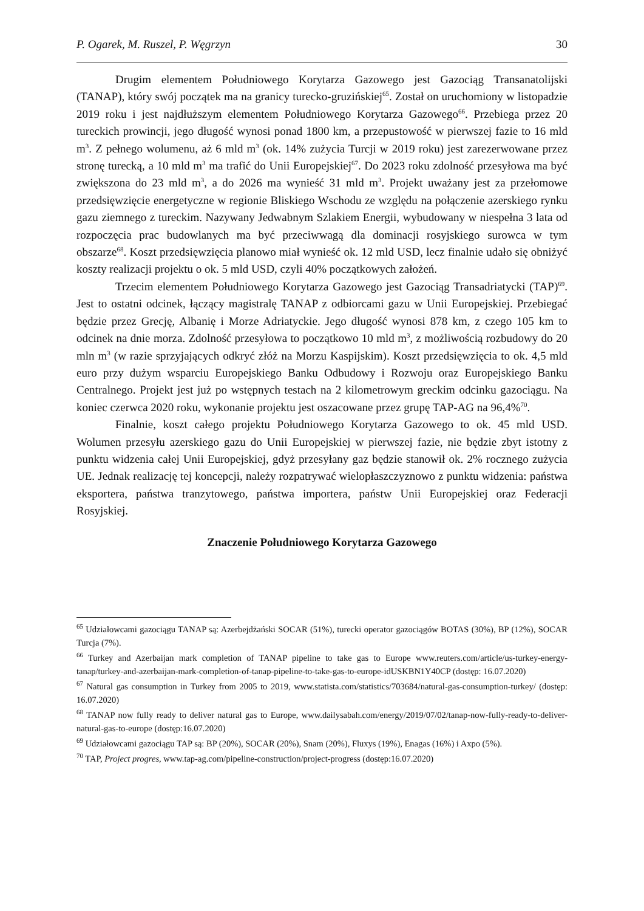P. Ogarek, M. Ruszel, P. Węgrzyn 30
Drugim elementem Południowego Korytarza Gazowego jest Gazociąg Transanatolijski (TANAP), który swój początek ma na granicy turecko-gruzińskiej<sup>65</sup>. Został on uruchomiony w listopadzie 2019 roku i jest najdłuższym elementem Południowego Korytarza Gazowego<sup>66</sup>. Przebiega przez 20 tureckich prowincji, jego długość wynosi ponad 1800 km, a przepustowość w pierwszej fazie to 16 mld m<sup>3</sup>. Z pełnego wolumenu, aż 6 mld m<sup>3</sup> (ok. 14% zużycia Turcji w 2019 roku) jest zarezerwowane przez stronę turecką, a 10 mld m<sup>3</sup> ma trafić do Unii Europejskiej<sup>67</sup>. Do 2023 roku zdolność przesyłowa ma być zwiększona do 23 mld m<sup>3</sup>, a do 2026 ma wynieść 31 mld m<sup>3</sup>. Projekt uważany jest za przełomowe przedsięwzięcie energetyczne w regionie Bliskiego Wschodu ze względu na połączenie azerskiego rynku gazu ziemnego z tureckim. Nazywany Jedwabnym Szlakiem Energii, wybudowany w niespełna 3 lata od rozpoczęcia prac budowlanych ma być przeciwwagą dla dominacji rosyjskiego surowca w tym obszarze<sup>68</sup>. Koszt przedsięwzięcia planowo miał wynieść ok. 12 mld USD, lecz finalnie udało się obniżyć koszty realizacji projektu o ok. 5 mld USD, czyli 40% początkowych założeń.
Trzecim elementem Południowego Korytarza Gazowego jest Gazociąg Transadriatycki (TAP)<sup>69</sup>. Jest to ostatni odcinek, łączący magistralę TANAP z odbiorcami gazu w Unii Europejskiej. Przebiegać będzie przez Grecję, Albanię i Morze Adriatyckie. Jego długość wynosi 878 km, z czego 105 km to odcinek na dnie morza. Zdolność przesyłowa to początkowo 10 mld m<sup>3</sup>, z możliwością rozbudowy do 20 mln m<sup>3</sup> (w razie sprzyjających odkryć złóż na Morzu Kaspijskim). Koszt przedsięwzięcia to ok. 4,5 mld euro przy dużym wsparciu Europejskiego Banku Odbudowy i Rozwoju oraz Europejskiego Banku Centralnego. Projekt jest już po wstępnych testach na 2 kilometrowym greckim odcinku gazociągu. Na koniec czerwca 2020 roku, wykonanie projektu jest oszacowane przez grupę TAP-AG na 96,4%<sup>70</sup>.
Finalnie, koszt całego projektu Południowego Korytarza Gazowego to ok. 45 mld USD. Wolumen przesyłu azerskiego gazu do Unii Europejskiej w pierwszej fazie, nie będzie zbyt istotny z punktu widzenia całej Unii Europejskiej, gdyż przesyłany gaz będzie stanowił ok. 2% rocznego zużycia UE. Jednak realizację tej koncepcji, należy rozpatrywać wielopłaszczyznowo z punktu widzenia: państwa eksportera, państwa tranzytowego, państwa importera, państw Unii Europejskiej oraz Federacji Rosyjskiej.
Znaczenie Południowego Korytarza Gazowego
<sup>65</sup> Udziałowcami gazociągu TANAP są: Azerbejdżański SOCAR (51%), turecki operator gazociągów BOTAS (30%), BP (12%), SOCAR Turcja (7%).
<sup>66</sup> Turkey and Azerbaijan mark completion of TANAP pipeline to take gas to Europe www.reuters.com/article/us-turkey-energy-tanap/turkey-and-azerbaijan-mark-completion-of-tanap-pipeline-to-take-gas-to-europe-idUSKBN1Y40CP (dostęp: 16.07.2020)
<sup>67</sup> Natural gas consumption in Turkey from 2005 to 2019, www.statista.com/statistics/703684/natural-gas-consumption-turkey/ (dostęp: 16.07.2020)
<sup>68</sup> TANAP now fully ready to deliver natural gas to Europe, www.dailysabah.com/energy/2019/07/02/tanap-now-fully-ready-to-deliver-natural-gas-to-europe (dostęp:16.07.2020)
<sup>69</sup> Udziałowcami gazociągu TAP są: BP (20%), SOCAR (20%), Snam (20%), Fluxys (19%), Enagas (16%) i Axpo (5%).
<sup>70</sup> TAP, Project progres, www.tap-ag.com/pipeline-construction/project-progress (dostęp:16.07.2020)